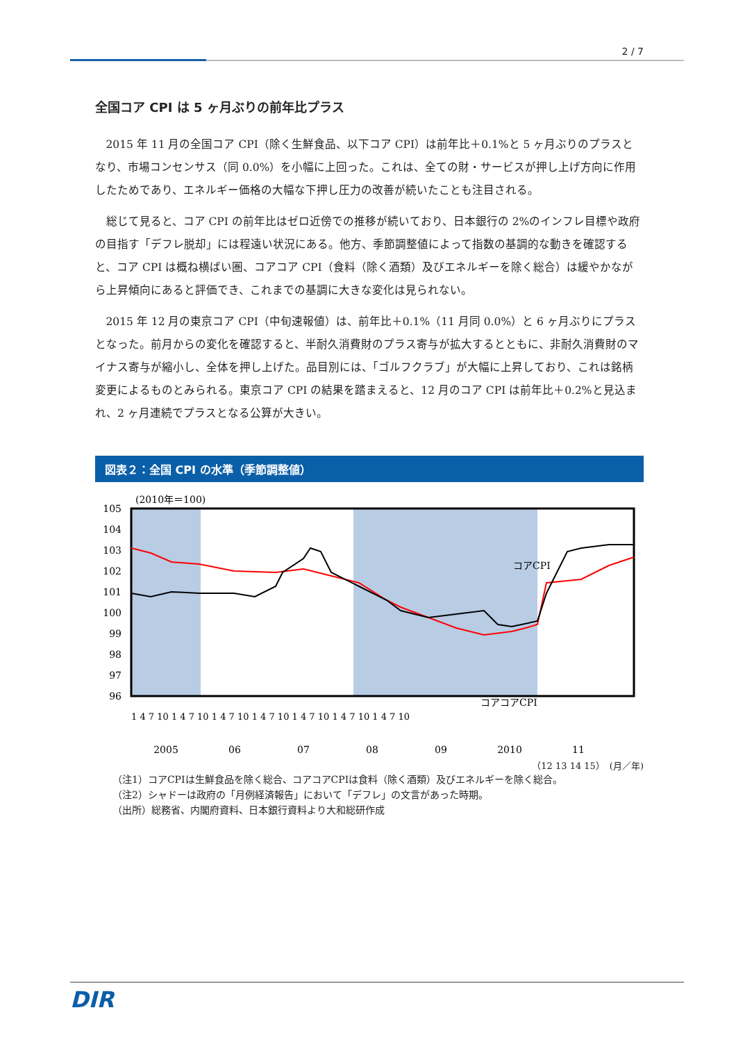2 / 7
全国コア CPI は 5 ヶ月ぶりの前年比プラス
2015 年 11 月の全国コア CPI（除く生鮮食品、以下コア CPI）は前年比＋0.1%と 5 ヶ月ぶりのプラスとなり、市場コンセンサス（同 0.0%）を小幅に上回った。これは、全ての財・サービスが押し上げ方向に作用したためであり、エネルギー価格の大幅な下押し圧力の改善が続いたことも注目される。
総じて見ると、コア CPI の前年比はゼロ近傍での推移が続いており、日本銀行の 2%のインフレ目標や政府の目指す「デフレ脱却」には程遠い状況にある。他方、季節調整値によって指数の基調的な動きを確認すると、コア CPI は概ね横ばい圏、コアコア CPI（食料（除く酒類）及びエネルギーを除く総合）は緩やかながら上昇傾向にあると評価でき、これまでの基調に大きな変化は見られない。
2015 年 12 月の東京コア CPI（中旬速報値）は、前年比＋0.1%（11 月同 0.0%）と 6 ヶ月ぶりにプラスとなった。前月からの変化を確認すると、半耐久消費財のプラス寄与が拡大するとともに、非耐久消費財のマイナス寄与が縮小し、全体を押し上げた。品目別には、「ゴルフクラブ」が大幅に上昇しており、これは銘柄変更によるものとみられる。東京コア CPI の結果を踏まえると、12 月のコア CPI は前年比＋0.2%と見込まれ、2 ヶ月連続でプラスとなる公算が大きい。
図表２：全国 CPI の水準（季節調整値）
(2010年＝100)
105
104
103
102
101
100
99
98
97
96
コアCPI
コアコアCPI
2005
06
07
08
09
2010
11
1 4 7 10 1 4 7 10 1 4 7 10 1 4 7 10 1 4 7 10 1 4 7 10 1 4 7 10
（12 13 14 15）　(月／年)
（注1）コアCPIは生鮮食品を除く総合、コアコアCPIは食料（除く酒類）及びエネルギーを除く総合。
（注2）シャドーは政府の「月例経済報告」において「デフレ」の文言があった時期。
（出所）総務省、内閣府資料、日本銀行資料より大和総研作成
DIR